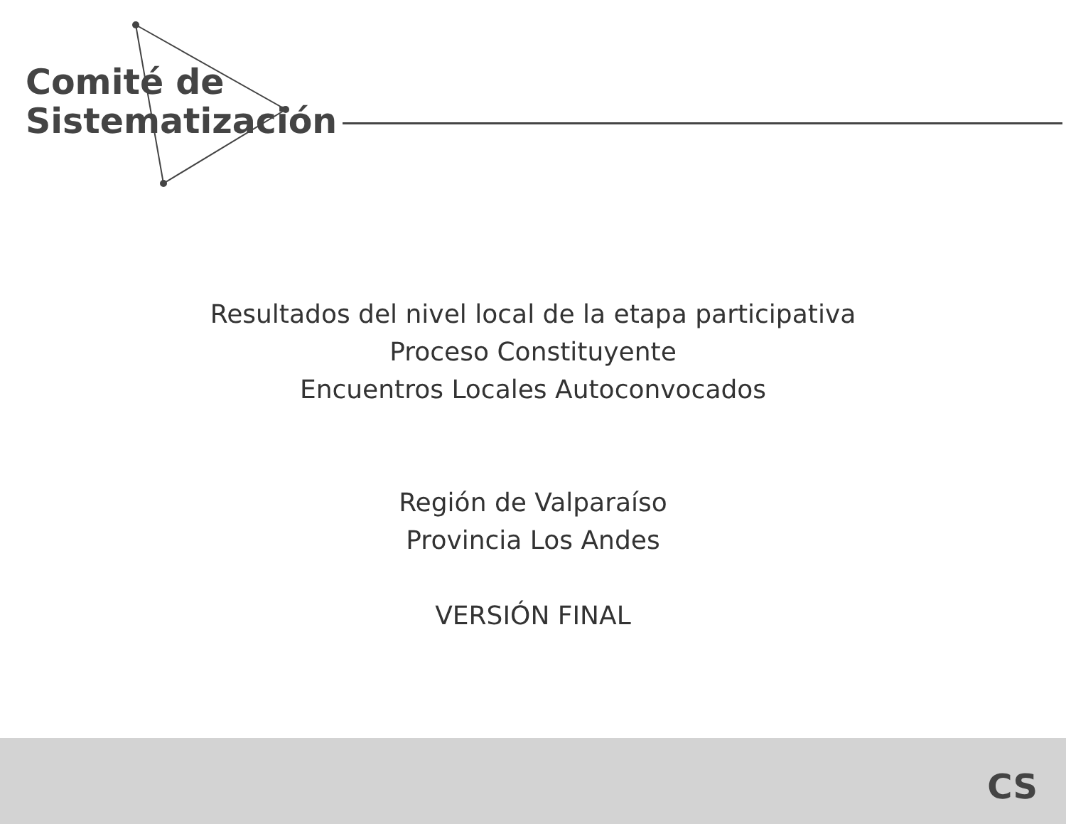Comité de
Sistematización
Resultados del nivel local de la etapa participativa
Proceso Constituyente
Encuentros Locales Autoconvocados
Región de Valparaíso
Provincia Los Andes
VERSIÓN FINAL
CS